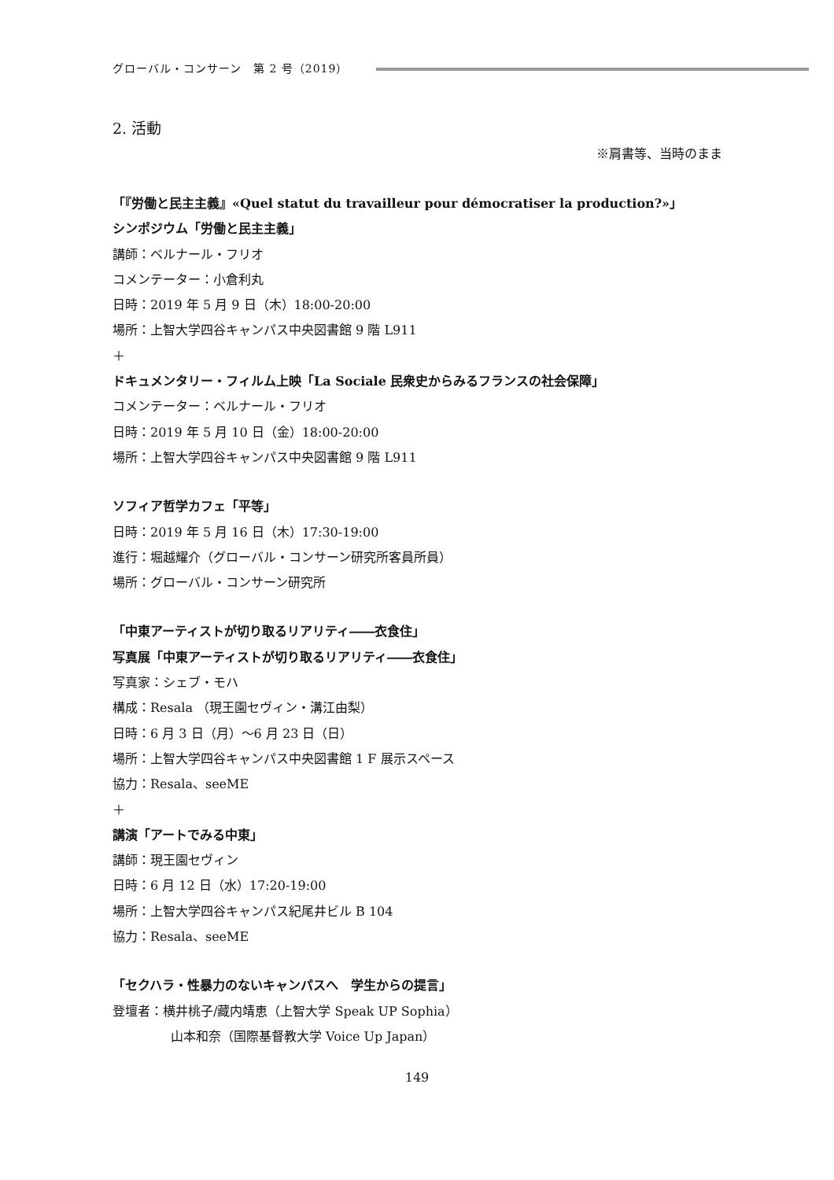グローバル・コンサーン　第 2 号（2019）
2. 活動
※肩書等、当時のまま
「『労働と民主主義』«Quel statut du travailleur pour démocratiser la production?»」
シンポジウム「労働と民主主義」
講師：ベルナール・フリオ
コメンテーター：小倉利丸
日時：2019 年 5 月 9 日（木）18:00-20:00
場所：上智大学四谷キャンパス中央図書館 9 階 L911
＋
ドキュメンタリー・フィルム上映「La Sociale 民衆史からみるフランスの社会保障」
コメンテーター：ベルナール・フリオ
日時：2019 年 5 月 10 日（金）18:00-20:00
場所：上智大学四谷キャンパス中央図書館 9 階 L911
ソフィア哲学カフェ「平等」
日時：2019 年 5 月 16 日（木）17:30-19:00
進行：堀越耀介（グローバル・コンサーン研究所客員所員）
場所：グローバル・コンサーン研究所
「中東アーティストが切り取るリアリティ――衣食住」
写真展「中東アーティストが切り取るリアリティ――衣食住」
写真家：シェブ・モハ
構成：Resala （現王園セヴィン・溝江由梨）
日時：6 月 3 日（月）～6 月 23 日（日）
場所：上智大学四谷キャンパス中央図書館 1 F 展示スペース
協力：Resala、seeME
＋
講演「アートでみる中東」
講師：現王園セヴィン
日時：6 月 12 日（水）17:20-19:00
場所：上智大学四谷キャンパス紀尾井ビル B 104
協力：Resala、seeME
「セクハラ・性暴力のないキャンパスへ　学生からの提言」
登壇者：横井桃子/藏内靖恵（上智大学 Speak UP Sophia）
山本和奈（国際基督教大学 Voice Up Japan）
149